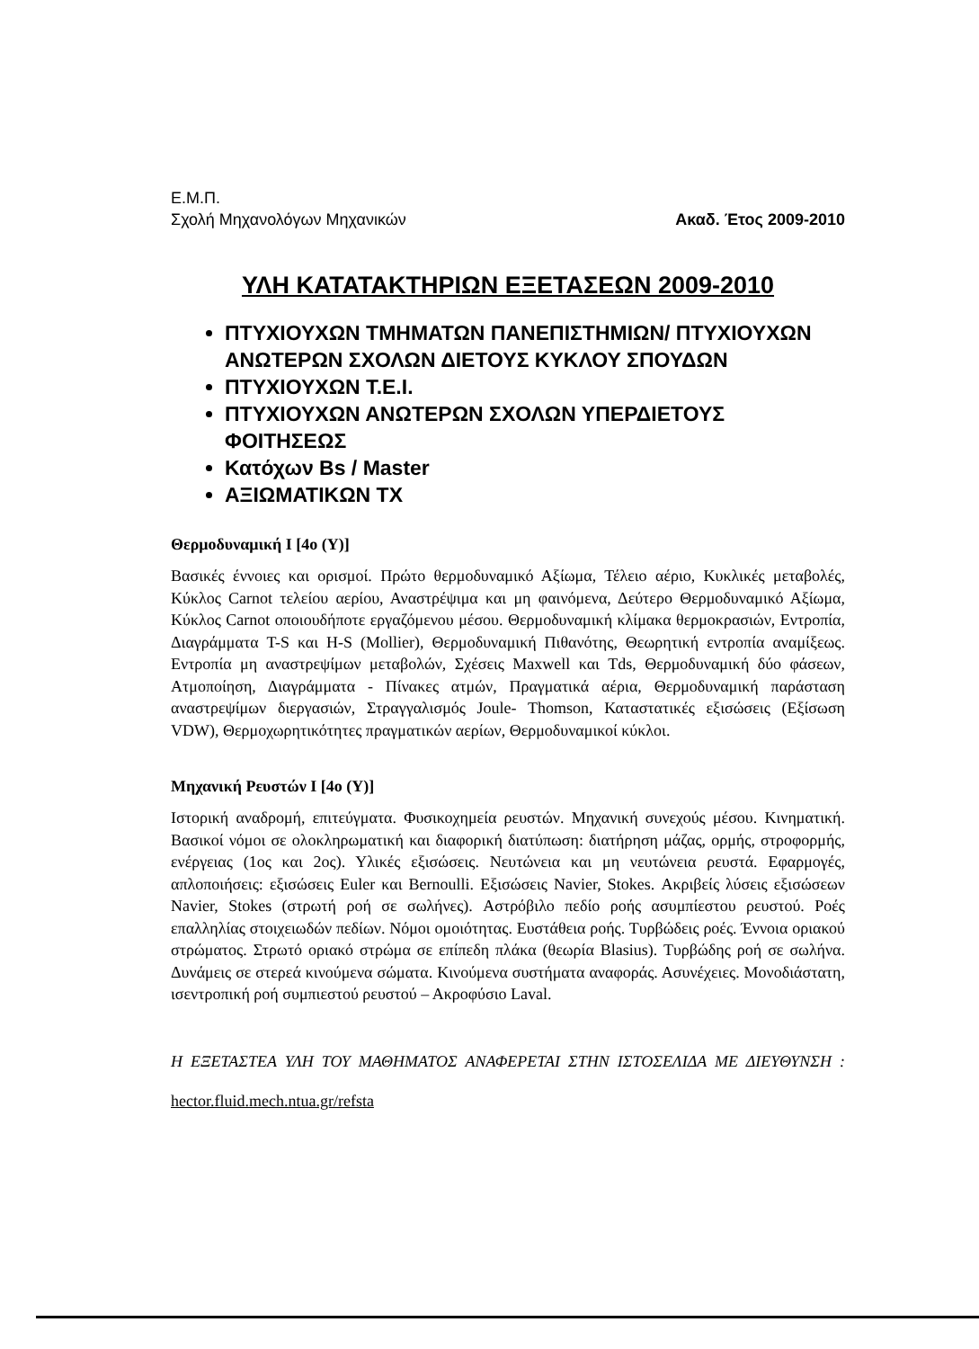Ε.Μ.Π.
Σχολή Μηχανολόγων Μηχανικών Ακαδ. Έτος 2009-2010
ΥΛΗ ΚΑΤΑΤΑΚΤΗΡΙΩΝ ΕΞΕΤΑΣΕΩΝ 2009-2010
ΠΤΥΧΙΟΥΧΩΝ ΤΜΗΜΑΤΩΝ ΠΑΝΕΠΙΣΤΗΜΙΩΝ/ ΠΤΥΧΙΟΥΧΩΝ ΑΝΩΤΕΡΩΝ ΣΧΟΛΩΝ ΔΙΕΤΟΥΣ ΚΥΚΛΟΥ ΣΠΟΥΔΩΝ
ΠΤΥΧΙΟΥΧΩΝ Τ.Ε.Ι.
ΠΤΥΧΙΟΥΧΩΝ ΑΝΩΤΕΡΩΝ ΣΧΟΛΩΝ ΥΠΕΡΔΙΕΤΟΥΣ ΦΟΙΤΗΣΕΩΣ
Κατόχων Bs / Master
ΑΞΙΩΜΑΤΙΚΩΝ ΤΧ
Θερμοδυναμική Ι [4ο (Υ)]
Βασικές έννοιες και ορισμοί. Πρώτο θερμοδυναμικό Αξίωμα, Τέλειο αέριο, Κυκλικές μεταβολές, Κύκλος Carnot τελείου αερίου, Αναστρέψιμα και μη φαινόμενα, Δεύτερο Θερμοδυναμικό Αξίωμα, Κύκλος Carnot οποιουδήποτε εργαζόμενου μέσου. Θερμοδυναμική κλίμακα θερμοκρασιών, Εντροπία, Διαγράμματα T-S και H-S (Mollier), Θερμοδυναμική Πιθανότης, Θεωρητική εντροπία αναμίξεως. Εντροπία μη αναστρεψίμων μεταβολών, Σχέσεις Maxwell και Tds, Θερμοδυναμική δύο φάσεων, Ατμοποίηση, Διαγράμματα - Πίνακες ατμών, Πραγματικά αέρια, Θερμοδυναμική παράσταση αναστρεψίμων διεργασιών, Στραγγαλισμός Joule- Thomson, Καταστατικές εξισώσεις (Εξίσωση VDW), Θερμοχωρητικότητες πραγματικών αερίων, Θερμοδυναμικοί κύκλοι.
Μηχανική Ρευστών Ι [4ο (Υ)]
Ιστορική αναδρομή, επιτεύγματα. Φυσικοχημεία ρευστών. Μηχανική συνεχούς μέσου. Κινηματική. Βασικοί νόμοι σε ολοκληρωματική και διαφορική διατύπωση: διατήρηση μάζας, ορμής, στροφορμής, ενέργειας (1ος και 2ος). Υλικές εξισώσεις. Νευτώνεια και μη νευτώνεια ρευστά. Εφαρμογές, απλοποιήσεις: εξισώσεις Euler και Bernoulli. Εξισώσεις Navier, Stokes. Ακριβείς λύσεις εξισώσεων Navier, Stokes (στρωτή ροή σε σωλήνες). Αστρόβιλο πεδίο ροής ασυμπίεστου ρευστού. Ροές επαλληλίας στοιχειωδών πεδίων. Νόμοι ομοιότητας. Ευστάθεια ροής. Τυρβώδεις ροές. Έννοια οριακού στρώματος. Στρωτό οριακό στρώμα σε επίπεδη πλάκα (θεωρία Blasius). Τυρβώδης ροή σε σωλήνα. Δυνάμεις σε στερεά κινούμενα σώματα. Κινούμενα συστήματα αναφοράς. Ασυνέχειες. Μονοδιάστατη, ισεντροπική ροή συμπιεστού ρευστού – Ακροφύσιο Laval.
Η ΕΞΕΤΑΣΤΕΑ ΥΛΗ ΤΟΥ ΜΑΘΗΜΑΤΟΣ ΑΝΑΦΕΡΕΤΑΙ ΣΤΗΝ ΙΣΤΟΣΕΛΙΔΑ ΜΕ ΔΙΕΥΘΥΝΣΗ : hector.fluid.mech.ntua.gr/refsta